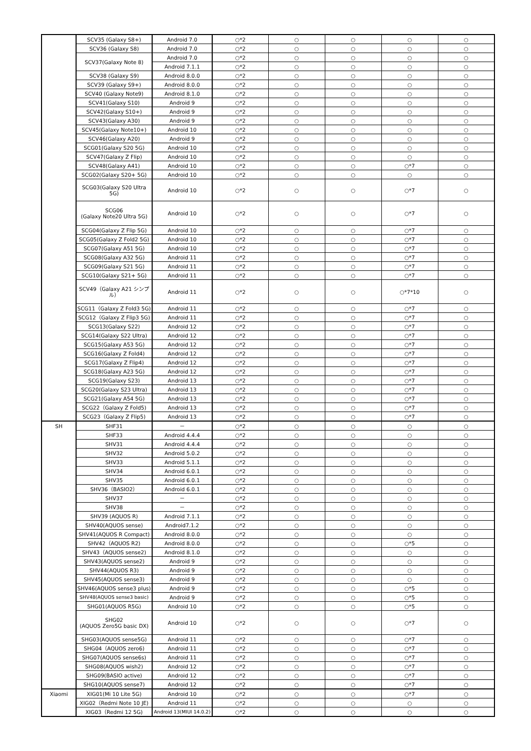| | SCV35 (Galaxy S8+) | Android 7.0 | ○*2 | ○ | ○ | ○ | ○ |
| | SCV36 (Galaxy S8) | Android 7.0 | ○*2 | ○ | ○ | ○ | ○ |
| | SCV37(Galaxy Note 8) | Android 7.0 | ○*2 | ○ | ○ | ○ | ○ |
| | | Android 7.1.1 | ○*2 | ○ | ○ | ○ | ○ |
| | SCV38 (Galaxy S9) | Android 8.0.0 | ○*2 | ○ | ○ | ○ | ○ |
| | SCV39 (Galaxy S9+) | Android 8.0.0 | ○*2 | ○ | ○ | ○ | ○ |
| | SCV40 (Galaxy Note9) | Android 8.1.0 | ○*2 | ○ | ○ | ○ | ○ |
| | SCV41(Galaxy S10) | Android 9 | ○*2 | ○ | ○ | ○ | ○ |
| | SCV42(Galaxy S10+) | Android 9 | ○*2 | ○ | ○ | ○ | ○ |
| | SCV43(Galaxy A30) | Android 9 | ○*2 | ○ | ○ | ○ | ○ |
| | SCV45(Galaxy Note10+) | Android 10 | ○*2 | ○ | ○ | ○ | ○ |
| | SCV46(Galaxy A20) | Android 9 | ○*2 | ○ | ○ | ○ | ○ |
| | SCG01(Galaxy S20 5G) | Android 10 | ○*2 | ○ | ○ | ○ | ○ |
| | SCV47(Galaxy Z Flip) | Android 10 | ○*2 | ○ | ○ | ○ | ○ |
| | SCV48(Galaxy A41) | Android 10 | ○*2 | ○ | ○ | ○*7 | ○ |
| | SCG02(Galaxy S20+ 5G) | Android 10 | ○*2 | ○ | ○ | ○ | ○ |
| | SCG03(Galaxy S20 Ultra 5G) | Android 10 | ○*2 | ○ | ○ | ○*7 | ○ |
| | SCG06 (Galaxy Note20 Ultra 5G) | Android 10 | ○*2 | ○ | ○ | ○*7 | ○ |
| | SCG04(Galaxy Z Flip 5G) | Android 10 | ○*2 | ○ | ○ | ○*7 | ○ |
| | SCG05(Galaxy Z Fold2 5G) | Android 10 | ○*2 | ○ | ○ | ○*7 | ○ |
| | SCG07(Galaxy A51 5G) | Android 10 | ○*2 | ○ | ○ | ○*7 | ○ |
| | SCG08(Galaxy A32 5G) | Android 11 | ○*2 | ○ | ○ | ○*7 | ○ |
| | SCG09(Galaxy S21 5G) | Android 11 | ○*2 | ○ | ○ | ○*7 | ○ |
| | SCG10(Galaxy S21+ 5G) | Android 11 | ○*2 | ○ | ○ | ○*7 | ○ |
| | SCV49（Galaxy A21 シンプル） | Android 11 | ○*2 | ○ | ○ | ○*7*10 | ○ |
| | SCG11（Galaxy Z Fold3 5G) | Android 11 | ○*2 | ○ | ○ | ○*7 | ○ |
| | SCG12（Galaxy Z Flip3 5G) | Android 11 | ○*2 | ○ | ○ | ○*7 | ○ |
| | SCG13(Galaxy S22) | Android 12 | ○*2 | ○ | ○ | ○*7 | ○ |
| | SCG14(Galaxy S22 Ultra) | Android 12 | ○*2 | ○ | ○ | ○*7 | ○ |
| | SCG15(Galaxy A53 5G) | Android 12 | ○*2 | ○ | ○ | ○*7 | ○ |
| | SCG16(Galaxy Z Fold4) | Android 12 | ○*2 | ○ | ○ | ○*7 | ○ |
| | SCG17(Galaxy Z Flip4) | Android 12 | ○*2 | ○ | ○ | ○*7 | ○ |
| | SCG18(Galaxy A23 5G) | Android 12 | ○*2 | ○ | ○ | ○*7 | ○ |
| | SCG19(Galaxy S23) | Android 13 | ○*2 | ○ | ○ | ○*7 | ○ |
| | SCG20(Galaxy S23 Ultra) | Android 13 | ○*2 | ○ | ○ | ○*7 | ○ |
| | SCG21(Galaxy A54 5G) | Android 13 | ○*2 | ○ | ○ | ○*7 | ○ |
| | SCG22（Galaxy Z Fold5) | Android 13 | ○*2 | ○ | ○ | ○*7 | ○ |
| | SCG23（Galaxy Z Flip5) | Android 13 | ○*2 | ○ | ○ | ○*7 | ○ |
| SH | SHF31 | － | ○*2 | ○ | ○ | ○ | ○ |
| | SHF33 | Android 4.4.4 | ○*2 | ○ | ○ | ○ | ○ |
| | SHV31 | Android 4.4.4 | ○*2 | ○ | ○ | ○ | ○ |
| | SHV32 | Android 5.0.2 | ○*2 | ○ | ○ | ○ | ○ |
| | SHV33 | Android 5.1.1 | ○*2 | ○ | ○ | ○ | ○ |
| | SHV34 | Android 6.0.1 | ○*2 | ○ | ○ | ○ | ○ |
| | SHV35 | Android 6.0.1 | ○*2 | ○ | ○ | ○ | ○ |
| | SHV36（BASIO2） | Android 6.0.1 | ○*2 | ○ | ○ | ○ | ○ |
| | SHV37 | － | ○*2 | ○ | ○ | ○ | ○ |
| | SHV38 | － | ○*2 | ○ | ○ | ○ | ○ |
| | SHV39 (AQUOS R) | Android 7.1.1 | ○*2 | ○ | ○ | ○ | ○ |
| | SHV40(AQUOS sense) | Android7.1.2 | ○*2 | ○ | ○ | ○ | ○ |
| | SHV41(AQUOS R Compact) | Android 8.0.0 | ○*2 | ○ | ○ | ○ | ○ |
| | SHV42（AQUOS R2) | Android 8.0.0 | ○*2 | ○ | ○ | ○*5 | ○ |
| | SHV43（AQUOS sense2) | Android 8.1.0 | ○*2 | ○ | ○ | ○ | ○ |
| | SHV43(AQUOS sense2) | Android 9 | ○*2 | ○ | ○ | ○ | ○ |
| | SHV44(AQUOS R3) | Android 9 | ○*2 | ○ | ○ | ○ | ○ |
| | SHV45(AQUOS sense3) | Android 9 | ○*2 | ○ | ○ | ○ | ○ |
| | SHV46(AQUOS sense3 plus) | Android 9 | ○*2 | ○ | ○ | ○*5 | ○ |
| | SHV48(AQUOS sense3 basic) | Android 9 | ○*2 | ○ | ○ | ○*5 | ○ |
| | SHG01(AQUOS R5G) | Android 10 | ○*2 | ○ | ○ | ○*5 | ○ |
| | SHG02 (AQUOS Zero5G basic DX) | Android 10 | ○*2 | ○ | ○ | ○*7 | ○ |
| | SHG03(AQUOS sense5G) | Android 11 | ○*2 | ○ | ○ | ○*7 | ○ |
| | SHG04（AQUOS zero6) | Android 11 | ○*2 | ○ | ○ | ○*7 | ○ |
| | SHG07(AQUOS sense6s) | Android 11 | ○*2 | ○ | ○ | ○*7 | ○ |
| | SHG08(AQUOS wish2) | Android 12 | ○*2 | ○ | ○ | ○*7 | ○ |
| | SHG09(BASIO active) | Android 12 | ○*2 | ○ | ○ | ○*7 | ○ |
| | SHG10(AQUOS sense7) | Android 12 | ○*2 | ○ | ○ | ○*7 | ○ |
| Xiaomi | XIG01(Mi 10 Lite 5G) | Android 10 | ○*2 | ○ | ○ | ○*7 | ○ |
| | XIG02（Redmi Note 10 JE) | Android 11 | ○*2 | ○ | ○ | ○ | ○ |
| | XIG03（Redmi 12 5G) | Android 13(MIUI 14.0.2) | ○*2 | ○ | ○ | ○ | ○ |